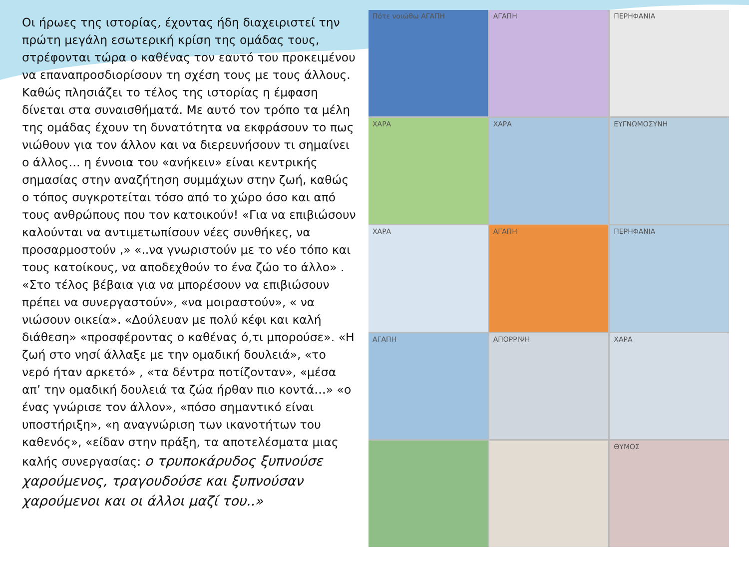Οι ήρωες της ιστορίας, έχοντας ήδη διαχειριστεί την πρώτη μεγάλη εσωτερική κρίση της ομάδας τους, στρέφονται τώρα ο καθένας τον εαυτό του προκειμένου να επαναπροσδιορίσουν τη σχέση τους με τους άλλους. Καθώς πλησιάζει το τέλος της ιστορίας η έμφαση δίνεται στα συναισθήματά. Με αυτό τον τρόπο τα μέλη της ομάδας έχουν τη δυνατότητα να εκφράσουν το πως νιώθουν για τον άλλον και να διερευνήσουν τι σημαίνει ο άλλος… η έννοια του «ανήκειν» είναι κεντρικής σημασίας στην αναζήτηση συμμάχων στην ζωή, καθώς ο τόπος συγκροτείται τόσο από το χώρο όσο και από τους ανθρώπους που τον κατοικούν! «Για να επιβιώσουν καλούνται να αντιμετωπίσουν νέες συνθήκες, να προσαρμοστούν ,» «..να γνωριστούν με το νέο τόπο και τους κατοίκους, να αποδεχθούν το ένα ζώο το άλλο» . «Στο τέλος βέβαια για να μπορέσουν να επιβιώσουν πρέπει να συνεργαστούν», «να μοιραστούν», « να νιώσουν οικεία». «Δούλευαν με πολύ κέφι και καλή διάθεση» «προσφέροντας ο καθένας ό,τι μπορούσε». «Η ζωή στο νησί άλλαξε με την ομαδική δουλειά», «το νερό ήταν αρκετό» , «τα δέντρα ποτίζονταν», «μέσα απ’ την ομαδική δουλειά τα ζώα ήρθαν πιο κοντά…» «ο ένας γνώρισε τον άλλον», «πόσο σημαντικό είναι υποστήριξη», «η αναγνώριση των ικανοτήτων του καθενός», «είδαν στην πράξη, τα αποτελέσματα μιας καλής συνεργασίας: ο τρυποκάρυδος ξυπνούσε χαρούμενος, τραγουδούσε και ξυπνούσαν χαρούμενοι και οι άλλοι μαζί του..»
Πότε νοιώθω ΑΓΑΠΗ
ΑΓΑΠΗ
ΠΕΡΗΦΑΝΙΑ
ΧΑΡΑ
ΧΑΡΑ
ΕΥΓΝΩΜΟΣΥΝΗ
ΧΑΡΑ
ΑΓΑΠΗ
ΠΕΡΗΦΑΝΙΑ
ΑΓΑΠΗ
ΑΠΟΡΡΙΨΗ
ΧΑΡΑ
ΘΥΜΟΣ